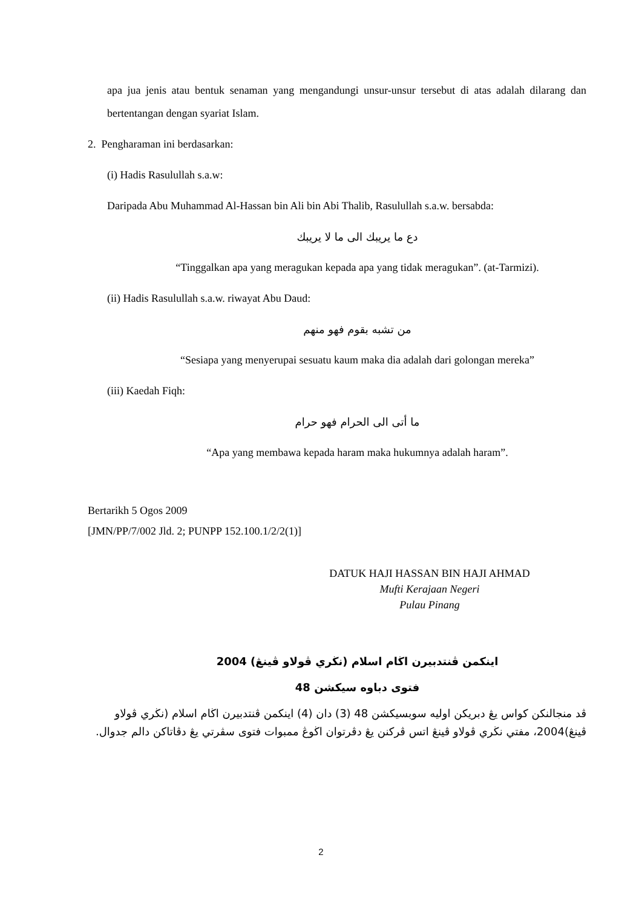apa jua jenis atau bentuk senaman yang mengandungi unsur-unsur tersebut di atas adalah dilarang dan bertentangan dengan syariat Islam.
2. Pengharaman ini berdasarkan:
(i) Hadis Rasulullah s.a.w:
Daripada Abu Muhammad Al-Hassan bin Ali bin Abi Thalib, Rasulullah s.a.w. bersabda:
دع ما يريبك الى ما لا يريبك
“Tinggalkan apa yang meragukan kepada apa yang tidak meragukan”. (at-Tarmizi).
(ii) Hadis Rasulullah s.a.w. riwayat Abu Daud:
من تشبه بقوم فهو منهم
“Sesiapa yang menyerupai sesuatu kaum maka dia adalah dari golongan mereka”
(iii) Kaedah Fiqh:
ما أتى الى الحرام فهو حرام
“Apa yang membawa kepada haram maka hukumnya adalah haram”.
Bertarikh 5 Ogos 2009
[JMN/PP/7/002 Jld. 2; PUNPP 152.100.1/2/2(1)]
DATUK HAJI HASSAN BIN HAJI AHMAD
Mufti Kerajaan Negeri
Pulau Pinang
اينكمن ڤنتدبيرن اڬام اسلام (نڬري ڤولاو ڤينڠ) 2004
فتوى دباوه سيكشن 48
ڤد منجالنكن كواس يڠ دبريكن اوليه سوبسيكشن 48 (3) دان (4) اينكمن ڤنتدبيرن اڬام اسلام (نڬري ڤولاو ڤينڠ)2004، مفتي نڬري ڤولاو ڤينڠ اتس ڤركنن يڠ دڤرتوان اڬوڠ ممبوات فتوى سڤرتي يڠ دڤاتاكن دالم جدوال.
2